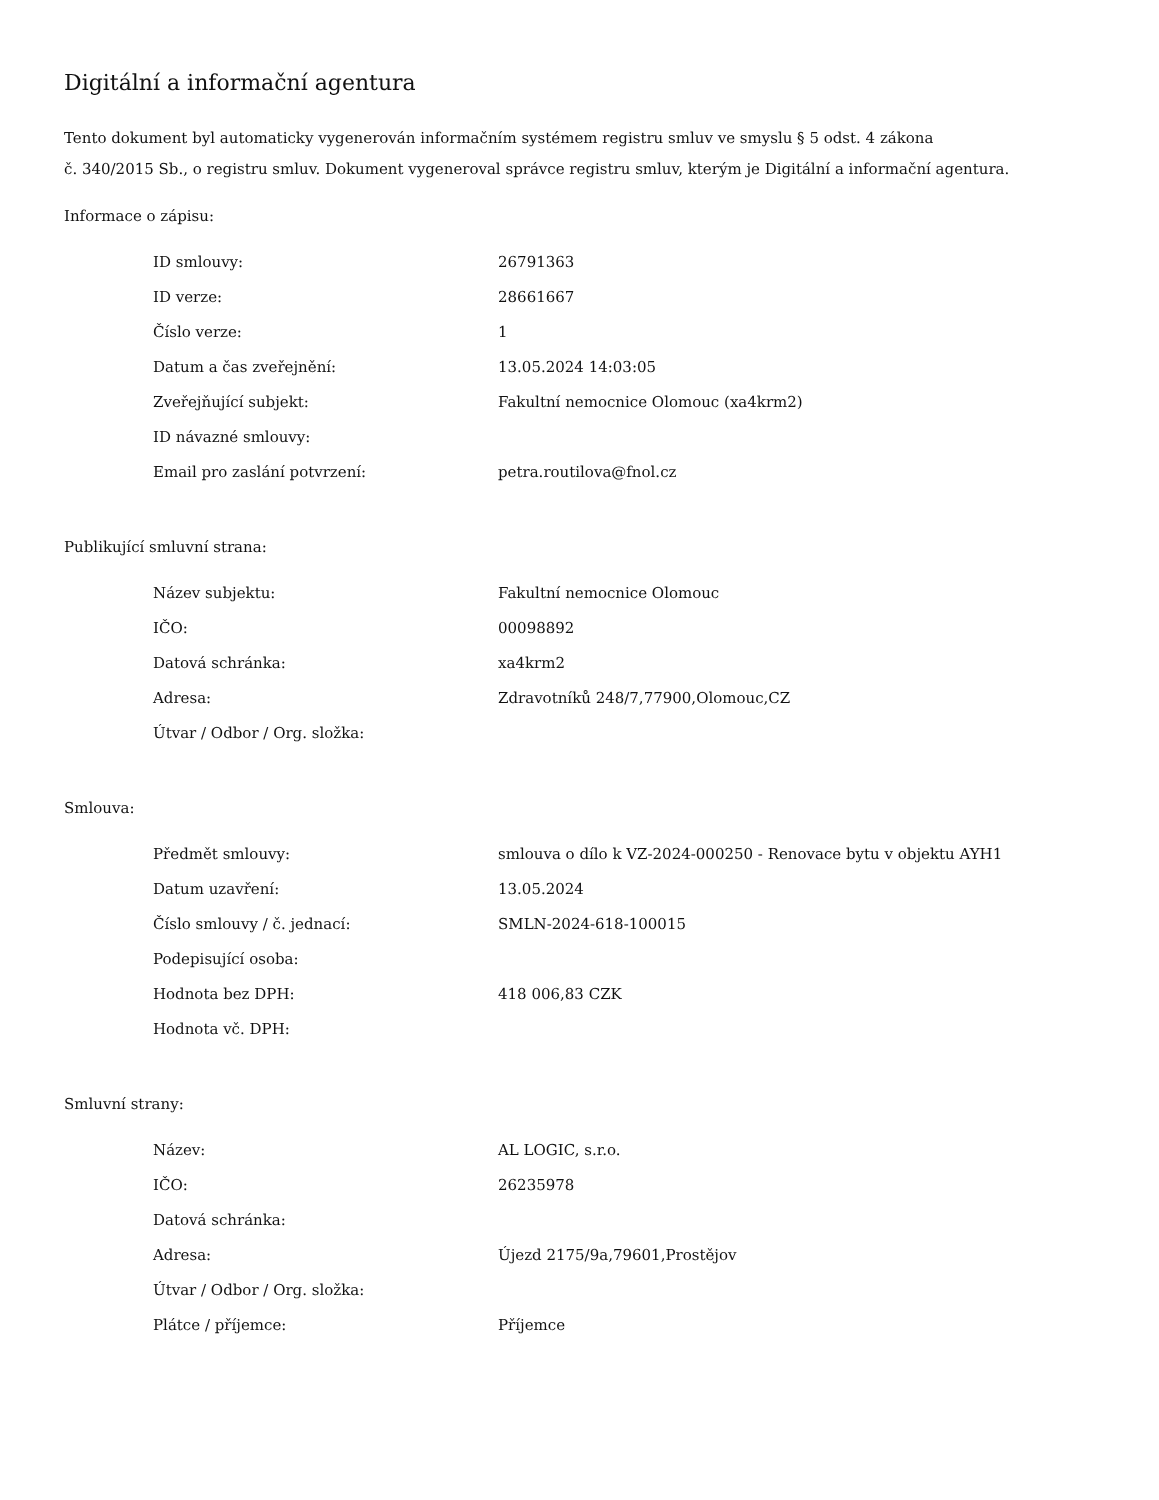Digitální a informační agentura
Tento dokument byl automaticky vygenerován informačním systémem registru smluv ve smyslu § 5 odst. 4 zákona
č. 340/2015 Sb., o registru smluv. Dokument vygeneroval správce registru smluv, kterým je Digitální a informační agentura.
Informace o zápisu:
| ID smlouvy: | 26791363 |
| ID verze: | 28661667 |
| Číslo verze: | 1 |
| Datum a čas zveřejnění: | 13.05.2024 14:03:05 |
| Zveřejňující subjekt: | Fakultní nemocnice Olomouc (xa4krm2) |
| ID návazné smlouvy: | |
| Email pro zaslání potvrzení: | petra.routilova@fnol.cz |
Publikující smluvní strana:
| Název subjektu: | Fakultní nemocnice Olomouc |
| IČO: | 00098892 |
| Datová schránka: | xa4krm2 |
| Adresa: | Zdravotníků 248/7,77900,Olomouc,CZ |
| Útvar / Odbor / Org. složka: | |
Smlouva:
| Předmět smlouvy: | smlouva o dílo k VZ-2024-000250 - Renovace bytu v objektu AYH1 |
| Datum uzavření: | 13.05.2024 |
| Číslo smlouvy / č. jednací: | SMLN-2024-618-100015 |
| Podepisující osoba: | |
| Hodnota bez DPH: | 418 006,83 CZK |
| Hodnota vč. DPH: | |
Smluvní strany:
| Název: | AL LOGIC, s.r.o. |
| IČO: | 26235978 |
| Datová schránka: | |
| Adresa: | Újezd 2175/9a,79601,Prostějov |
| Útvar / Odbor / Org. složka: | |
| Plátce / příjemce: | Příjemce |